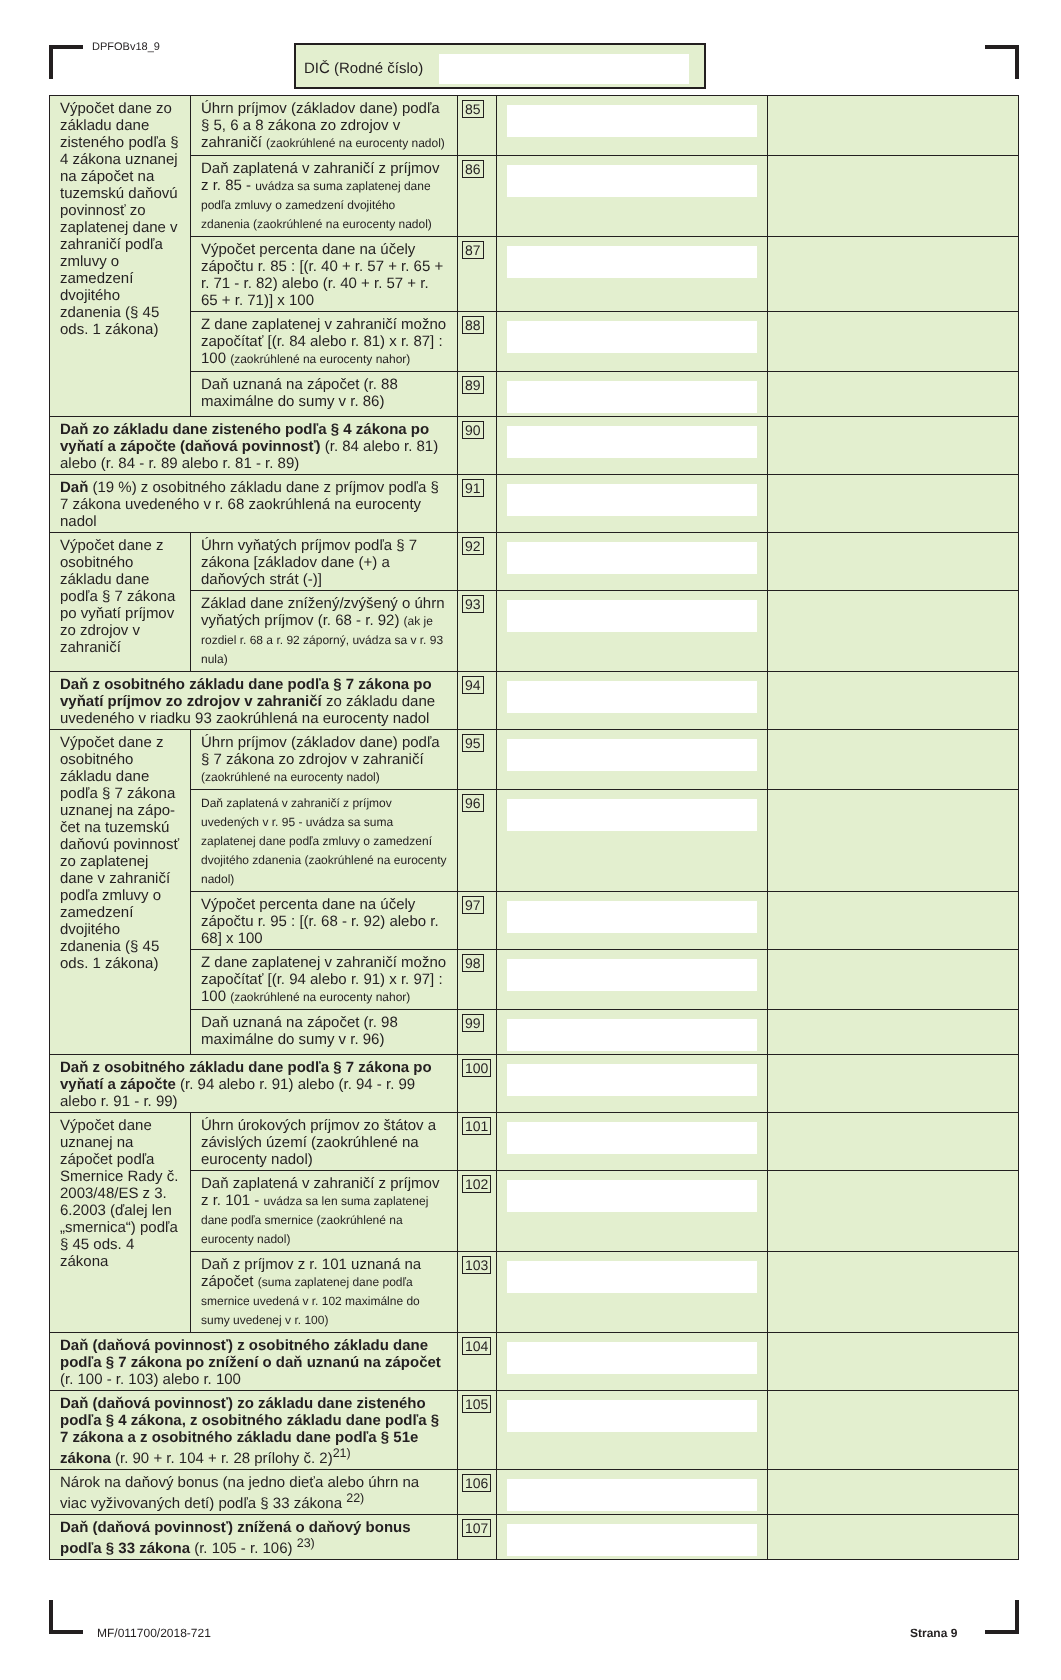DPFOBv18_9 DIČ (Rodné číslo)
| Výpočet dane zo základu dane zisteného podľa § 4 zákona uznanej na zápočet na tuzemskú daňovú povinnosť zo zaplatenej dane v zahraničí podľa zmluvy o zamedzení dvojitého zdanenia (§ 45 ods. 1 zákona) | Úhrn príjmov (základov dane) podľa § 5, 6 a 8 zákona zo zdrojov v zahraničí (zaokrúhlené na eurocenty nadol) | 85 | | |
| | Daň zaplatená v zahraničí z príjmov z r. 85 - uvádza sa suma zaplatenej dane podľa zmluvy o zamedzení dvojitého zdanenia (zaokrúhlené na eurocenty nadol) | 86 | | |
| | Výpočet percenta dane na účely zápočtu r. 85 : [(r. 40 + r. 57 + r. 65 + r. 71 - r. 82) alebo (r. 40 + r. 57 + r. 65 + r. 71)] x 100 | 87 | | |
| | Z dane zaplatenej v zahraničí možno započítať [(r. 84 alebo r. 81) x r. 87] : 100 (zaokrúhlené na eurocenty nahor) | 88 | | |
| | Daň uznaná na zápočet (r. 88 maximálne do sumy v r. 86) | 89 | | |
| Daň zo základu dane zisteného podľa § 4 zákona po vyňatí a zápočte (daňová povinnosť) (r. 84 alebo r. 81) alebo (r. 84 - r. 89 alebo r. 81 - r. 89) | | 90 | | |
| Daň (19 %) z osobitného základu dane z príjmov podľa § 7 zákona uvedeného v r. 68 zaokrúhlená na eurocenty nadol | | 91 | | |
| Výpočet dane z osobitného základu dane podľa § 7 zákona po vyňatí príjmov zo zdrojov v zahraničí | Úhrn vyňatých príjmov podľa § 7 zákona [základov dane (+) a daňových strát (-)] | 92 | | |
| | Základ dane znížený/zvýšený o úhrn vyňatých príjmov (r. 68 - r. 92) (ak je rozdiel r. 68 a r. 92 záporný, uvádza sa v r. 93 nula) | 93 | | |
| Daň z osobitného základu dane podľa § 7 zákona po vyňatí príjmov zo zdrojov v zahraničí zo základu dane uvedeného v riadku 93 zaokrúhlená na eurocenty nadol | | 94 | | |
| Výpočet dane z osobitného základu dane podľa § 7 zákona uznanej na zápo-čet na tuzemskú daňovú povinnosť zo zaplatenej dane v zahraničí podľa zmluvy o zamedzení dvojitého zdanenia (§ 45 ods. 1 zákona) | Úhrn príjmov (základov dane) podľa § 7 zákona zo zdrojov v zahraničí (zaokrúhlené na eurocenty nadol) | 95 | | |
| | Daň zaplatená v zahraničí z príjmov uvedených v r. 95 - uvádza sa suma zaplatenej dane podľa zmluvy o zamedzení dvojitého zdanenia (zaokrúhlené na eurocenty nadol) | 96 | | |
| | Výpočet percenta dane na účely zápočtu r. 95 : [(r. 68 - r. 92) alebo r. 68] x 100 | 97 | | |
| | Z dane zaplatenej v zahraničí možno započítať [(r. 94 alebo r. 91) x r. 97] : 100 (zaokrúhlené na eurocenty nahor) | 98 | | |
| | Daň uznaná na zápočet (r. 98 maximálne do sumy v r. 96) | 99 | | |
| Daň z osobitného základu dane podľa § 7 zákona po vyňatí a zápočte (r. 94 alebo r. 91) alebo (r. 94 - r. 99 alebo r. 91 - r. 99) | | 100 | | |
| Výpočet dane uznanej na zápočet podľa Smernice Rady č. 2003/48/ES z 3. 6.2003 (ďalej len „smernica“) podľa § 45 ods. 4 zákona | Úhrn úrokových príjmov zo štátov a závislých území (zaokrúhlené na eurocenty nadol) | 101 | | |
| | Daň zaplatená v zahraničí z príjmov z r. 101 - uvádza sa len suma zaplatenej dane podľa smernice (zaokrúhlené na eurocenty nadol) | 102 | | |
| | Daň z príjmov z r. 101 uznaná na zápočet (suma zaplatenej dane podľa smernice uvedená v r. 102 maximálne do sumy uvedenej v r. 100) | 103 | | |
| Daň (daňová povinnosť) z osobitného základu dane podľa § 7 zákona po znížení o daň uznanú na zápočet (r. 100 - r. 103) alebo r. 100 | | 104 | | |
| Daň (daňová povinnosť) zo základu dane zisteného podľa § 4 zákona, z osobitného základu dane podľa § 7 zákona a z osobitného základu dane podľa § 51e zákona (r. 90 + r. 104 + r. 28 prílohy č. 2)<sup>21)</sup> | | 105 | | |
| Nárok na daňový bonus (na jedno dieťa alebo úhrn na viac vyživovaných detí) podľa § 33 zákona <sup>22)</sup> | | 106 | | |
| Daň (daňová povinnosť) znížená o daňový bonus podľa § 33 zákona (r. 105 - r. 106) <sup>23)</sup> | | 107 | | |
MF/011700/2018-721 Strana 9